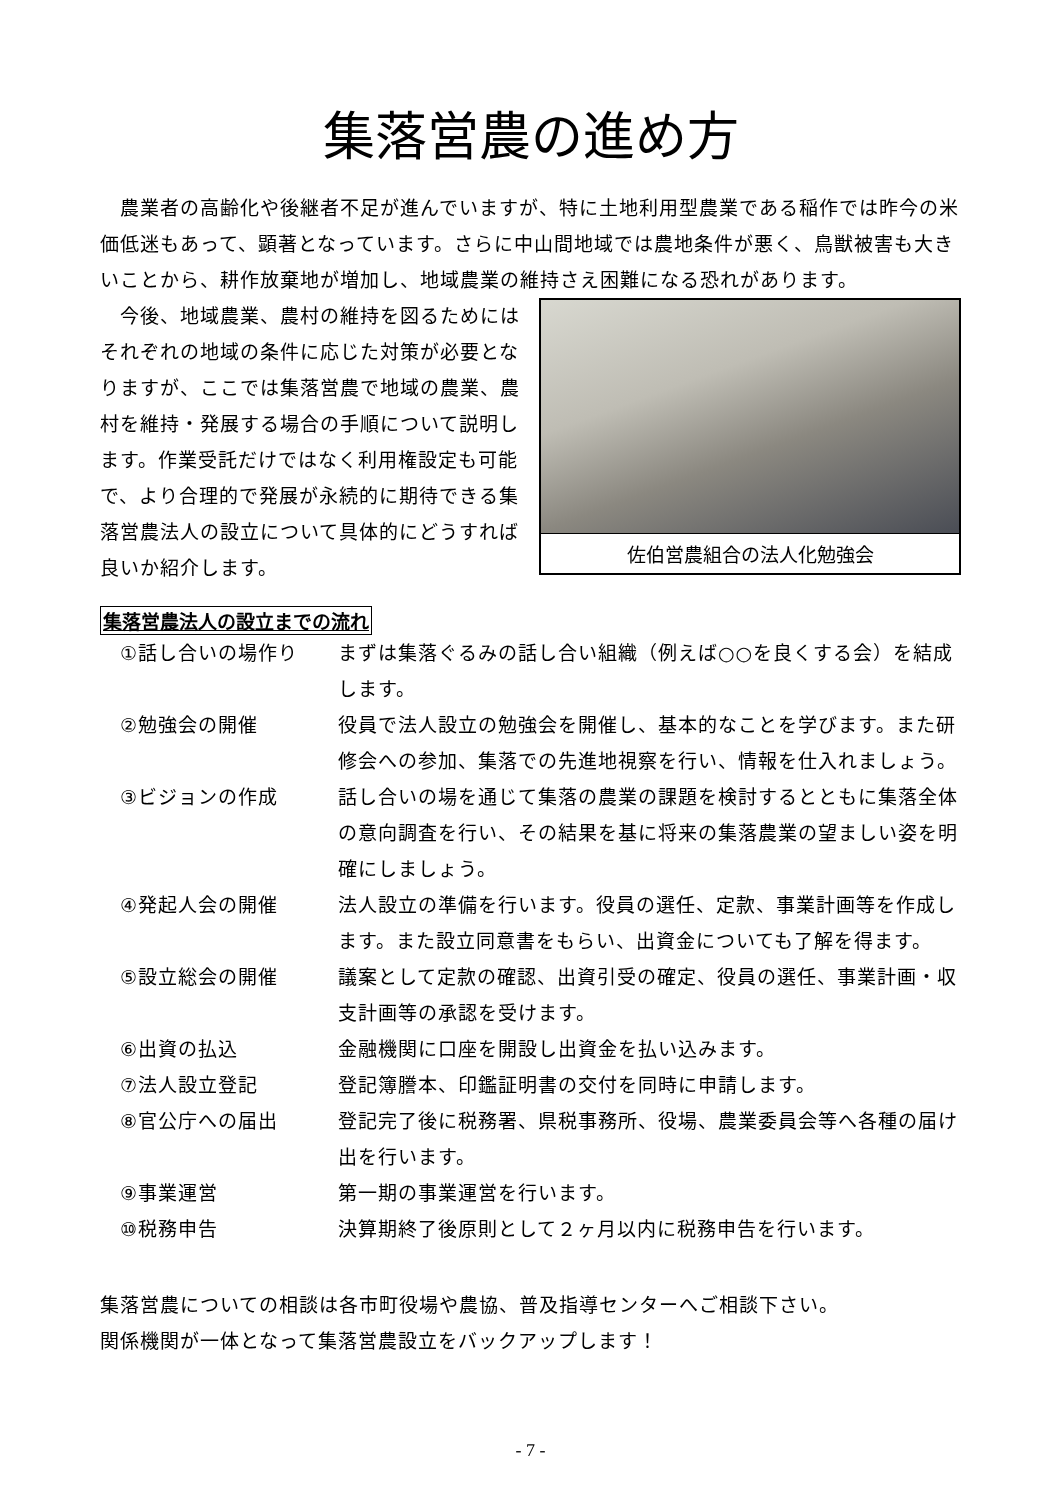集落営農の進め方
　農業者の高齢化や後継者不足が進んでいますが、特に土地利用型農業である稲作では昨今の米価低迷もあって、顕著となっています。さらに中山間地域では農地条件が悪く、鳥獣被害も大きいことから、耕作放棄地が増加し、地域農業の維持さえ困難になる恐れがあります。
佐伯営農組合の法人化勉強会
　今後、地域農業、農村の維持を図るためにはそれぞれの地域の条件に応じた対策が必要となりますが、ここでは集落営農で地域の農業、農村を維持・発展する場合の手順について説明します。作業受託だけではなく利用権設定も可能で、より合理的で発展が永続的に期待できる集落営農法人の設立について具体的にどうすれば良いか紹介します。
集落営農法人の設立までの流れ
| ①話し合いの場作り | まずは集落ぐるみの話し合い組織（例えば○○を良くする会）を結成します。 |
| ②勉強会の開催 | 役員で法人設立の勉強会を開催し、基本的なことを学びます。また研修会への参加、集落での先進地視察を行い、情報を仕入れましょう。 |
| ③ビジョンの作成 | 話し合いの場を通じて集落の農業の課題を検討するとともに集落全体の意向調査を行い、その結果を基に将来の集落農業の望ましい姿を明確にしましょう。 |
| ④発起人会の開催 | 法人設立の準備を行います。役員の選任、定款、事業計画等を作成します。また設立同意書をもらい、出資金についても了解を得ます。 |
| ⑤設立総会の開催 | 議案として定款の確認、出資引受の確定、役員の選任、事業計画・収支計画等の承認を受けます。 |
| ⑥出資の払込 | 金融機関に口座を開設し出資金を払い込みます。 |
| ⑦法人設立登記 | 登記簿謄本、印鑑証明書の交付を同時に申請します。 |
| ⑧官公庁への届出 | 登記完了後に税務署、県税事務所、役場、農業委員会等へ各種の届け出を行います。 |
| ⑨事業運営 | 第一期の事業運営を行います。 |
| ⑩税務申告 | 決算期終了後原則として２ヶ月以内に税務申告を行います。 |
集落営農についての相談は各市町役場や農協、普及指導センターへご相談下さい。
関係機関が一体となって集落営農設立をバックアップします！
- 7 -